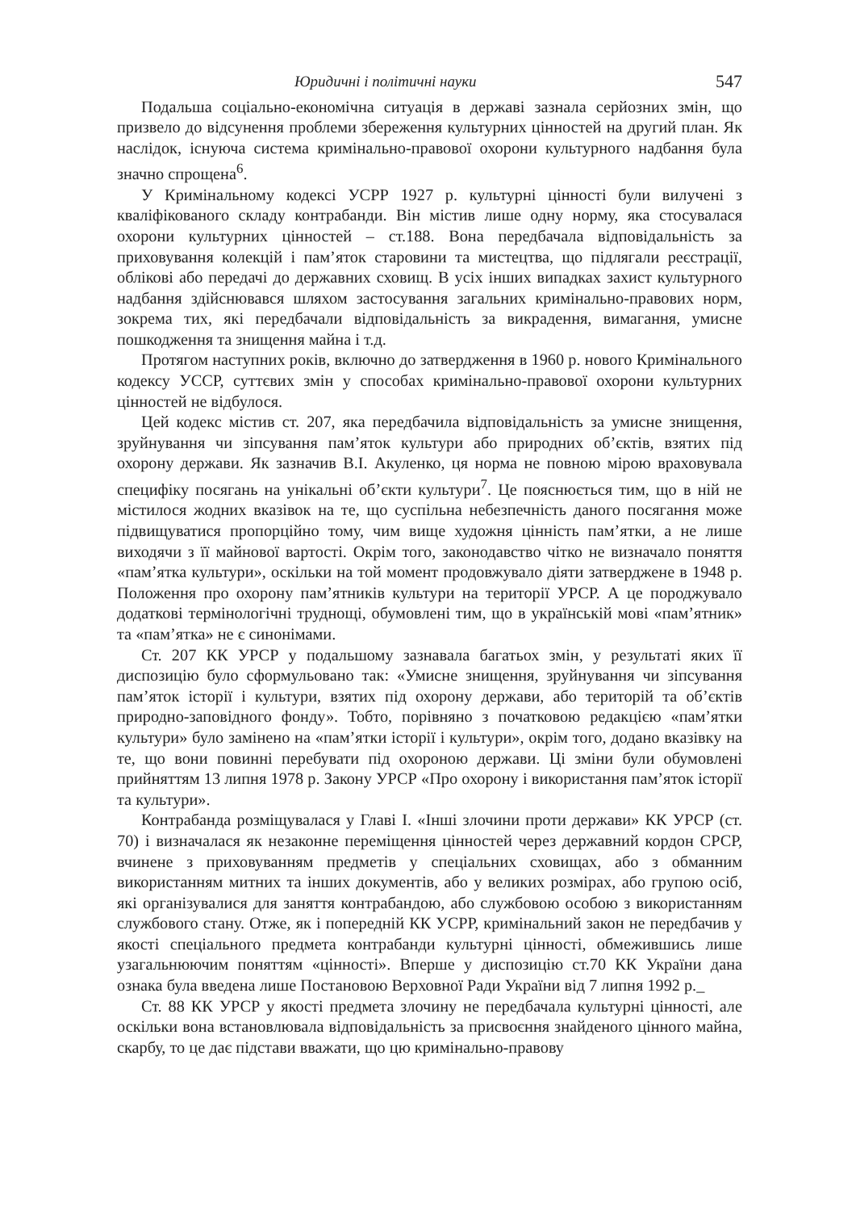Юридичні і політичні науки 547
Подальша соціально-економічна ситуація в державі зазнала серйозних змін, що призвело до відсунення проблеми збереження культурних цінностей на другий план. Як наслідок, існуюча система кримінально-правової охорони культурного надбання була значно спрощена<sup>6</sup>.
У Кримінальному кодексі УСРР 1927 р. культурні цінності були вилучені з кваліфікованого складу контрабанди. Він містив лише одну норму, яка стосувалася охорони культурних цінностей – ст.188. Вона передбачала відповідальність за приховування колекцій і пам’яток старовини та мистецтва, що підлягали реєстрації, обліковi або передачі до державних сховищ. В усіх інших випадках захист культурного надбання здійснювався шляхом застосування загальних кримінально-правових норм, зокрема тих, які передбачали відповідальність за викрадення, вимагання, умисне пошкодження та знищення майна і т.д.
Протягом наступних років, включно до затвердження в 1960 р. нового Кримінального кодексу УССР, суттєвих змін у способах кримінально-правової охорони культурних цінностей не відбулося.
Цей кодекс містив ст. 207, яка передбачила відповідальність за умисне знищення, зруйнування чи зіпсування пам’яток культури або природних об’єктів, взятих під охорону держави. Як зазначив В.І. Акуленко, ця норма не повною мірою враховувала специфіку посягань на унікальні об’єкти культури<sup>7</sup>. Це пояснюється тим, що в ній не містилося жодних вказівок на те, що суспільна небезпечність даного посягання може підвищуватися пропорційно тому, чим вище художня цінність пам’ятки, а не лише виходячи з її майнової вартості. Окрім того, законодавство чітко не визначало поняття «пам’ятка культури», оскільки на той момент продовжувало діяти затверджене в 1948 р. Положення про охорону пам’ятників культури на території УРСР. А це породжувало додаткові термінологічні труднощі, обумовлені тим, що в українській мові «пам’ятник» та «пам’ятка» не є синонімами.
Ст. 207 КК УРСР у подальшому зазнавала багатьох змін, у результаті яких її диспозицію було сформульовано так: «Умисне знищення, зруйнування чи зіпсування пам’яток історії і культури, взятих під охорону держави, або територій та об’єктів природно-заповідного фонду». Тобто, порівняно з початковою редакцією «пам’ятки культури» було замінено на «пам’ятки історії і культури», окрім того, додано вказівку на те, що вони повинні перебувати під охороною держави. Ці зміни були обумовлені прийняттям 13 липня 1978 р. Закону УРСР «Про охорону і використання пам’яток історії та культури».
Контрабанда розміщувалася у Главі І. «Інші злочини проти держави» КК УРСР (ст. 70) і визначалася як незаконне переміщення цінностей через державний кордон СРСР, вчинене з приховуванням предметів у спеціальних сховищах, або з обманним використанням митних та інших документів, або у великих розмірах, або групою осіб, які організувалися для заняття контрабандою, або службовою особою з використанням службового стану. Отже, як і попередній КК УСРР, кримінальний закон не передбачив у якості спеціального предмета контрабанди культурні цінності, обмежившись лише узагальнюючим поняттям «цінності». Вперше у диспозицію ст.70 КК України дана ознака була введена лише Постановою Верховної Ради України від 7 липня 1992 р._
Ст. 88 КК УРСР у якості предмета злочину не передбачала культурні цінності, але оскільки вона встановлювала відповідальність за присвоєння знайденого цінного майна, скарбу, то це дає підстави вважати, що цю кримінально-правову